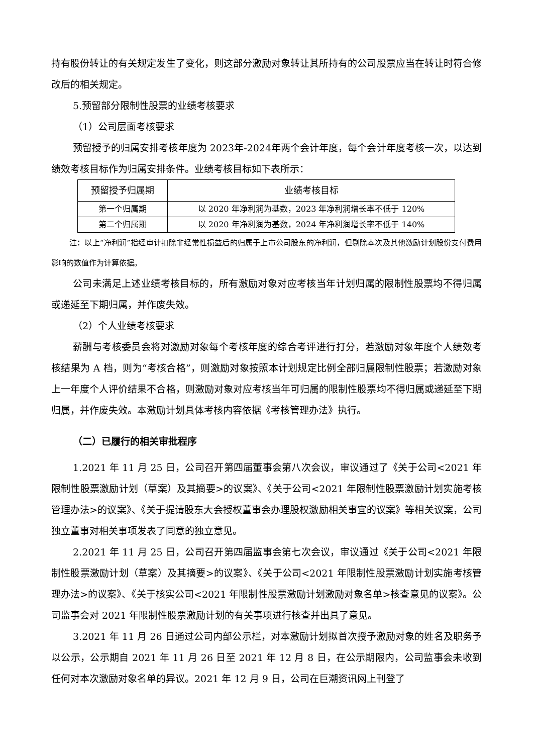持有股份转让的有关规定发生了变化，则这部分激励对象转让其所持有的公司股票应当在转让时符合修改后的相关规定。
5.预留部分限制性股票的业绩考核要求
（1）公司层面考核要求
预留授予的归属安排考核年度为 2023年-2024年两个会计年度，每个会计年度考核一次，以达到绩效考核目标作为归属安排条件。业绩考核目标如下表所示：
| 预留授予归属期 | 业绩考核目标 |
| --- | --- |
| 第一个归属期 | 以 2020 年净利润为基数，2023 年净利润增长率不低于 120% |
| 第二个归属期 | 以 2020 年净利润为基数，2024 年净利润增长率不低于 140% |
注：以上“净利润”指经审计扣除非经常性损益后的归属于上市公司股东的净利润，但剔除本次及其他激励计划股份支付费用影响的数值作为计算依据。
公司未满足上述业绩考核目标的，所有激励对象对应考核当年计划归属的限制性股票均不得归属或递延至下期归属，并作废失效。
（2）个人业绩考核要求
薪酬与考核委员会将对激励对象每个考核年度的综合考评进行打分，若激励对象年度个人绩效考核结果为 A 档，则为“考核合格”，则激励对象按照本计划规定比例全部归属限制性股票；若激励对象上一年度个人评价结果不合格，则激励对象对应考核当年可归属的限制性股票均不得归属或递延至下期归属，并作废失效。本激励计划具体考核内容依据《考核管理办法》执行。
（二）已履行的相关审批程序
1.2021 年 11 月 25 日，公司召开第四届董事会第八次会议，审议通过了《关于公司<2021 年限制性股票激励计划（草案）及其摘要>的议案》、《关于公司<2021 年限制性股票激励计划实施考核管理办法>的议案》、《关于提请股东大会授权董事会办理股权激励相关事宜的议案》等相关议案，公司独立董事对相关事项发表了同意的独立意见。
2.2021 年 11 月 25 日，公司召开第四届监事会第七次会议，审议通过《关于公司<2021 年限制性股票激励计划（草案）及其摘要>的议案》、《关于公司<2021 年限制性股票激励计划实施考核管理办法>的议案》、《关于核实公司<2021 年限制性股票激励计划激励对象名单>核查意见的议案》。公司监事会对 2021 年限制性股票激励计划的有关事项进行核查并出具了意见。
3.2021 年 11 月 26 日通过公司内部公示栏，对本激励计划拟首次授予激励对象的姓名及职务予以公示，公示期自 2021 年 11 月 26 日至 2021 年 12 月 8 日，在公示期限内，公司监事会未收到任何对本次激励对象名单的异议。2021 年 12 月 9 日，公司在巨潮资讯网上刊登了